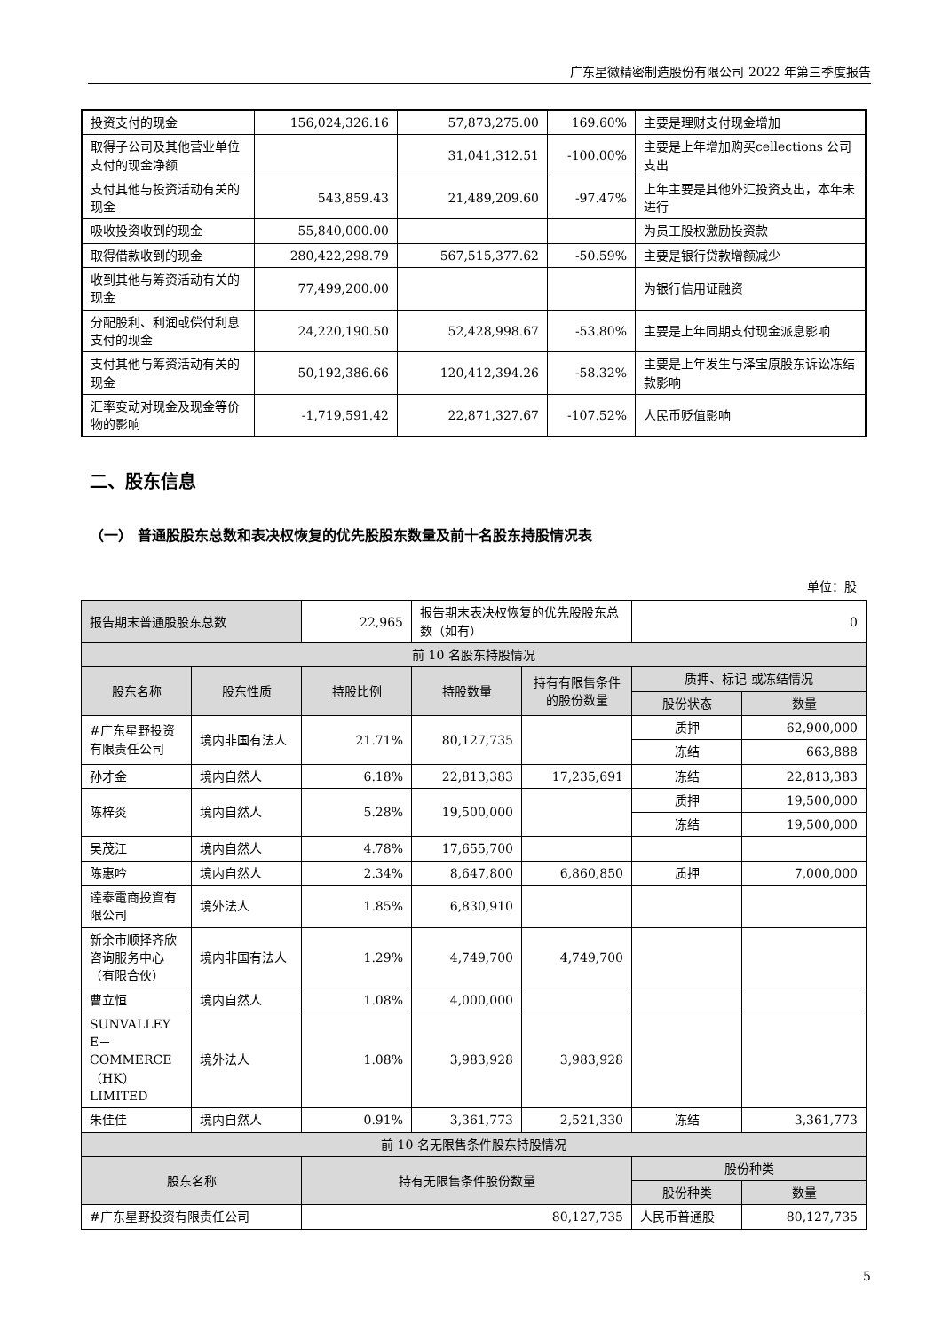广东星徽精密制造股份有限公司 2022 年第三季度报告
| 投资支付的现金 | 156,024,326.16 | 57,873,275.00 | 169.60% | 主要是理财支付现金增加 |
| 取得子公司及其他营业单位支付的现金净额 | | 31,041,312.51 | -100.00% | 主要是上年增加购买cellections 公司支出 |
| 支付其他与投资活动有关的现金 | 543,859.43 | 21,489,209.60 | -97.47% | 上年主要是其他外汇投资支出，本年未进行 |
| 吸收投资收到的现金 | 55,840,000.00 | | | 为员工股权激励投资款 |
| 取得借款收到的现金 | 280,422,298.79 | 567,515,377.62 | -50.59% | 主要是银行贷款增额减少 |
| 收到其他与筹资活动有关的现金 | 77,499,200.00 | | | 为银行信用证融资 |
| 分配股利、利润或偿付利息支付的现金 | 24,220,190.50 | 52,428,998.67 | -53.80% | 主要是上年同期支付现金派息影响 |
| 支付其他与筹资活动有关的现金 | 50,192,386.66 | 120,412,394.26 | -58.32% | 主要是上年发生与泽宝原股东诉讼冻结款影响 |
| 汇率变动对现金及现金等价物的影响 | -1,719,591.42 | 22,871,327.67 | -107.52% | 人民币贬值影响 |
二、股东信息
（一） 普通股股东总数和表决权恢复的优先股股东数量及前十名股东持股情况表
单位：股
| 报告期末普通股股东总数 | | 22,965 | 报告期末表决权恢复的优先股股东总数（如有） | | 0 | |
| 前 10 名股东持股情况 | | | | | | |
| 股东名称 | 股东性质 | 持股比例 | 持股数量 | 持有有限售条件的股份数量 | 质押、标记 或冻结情况 | |
| | | | | | 股份状态 | 数量 |
| #广东星野投资有限责任公司 | 境内非国有法人 | 21.71% | 80,127,735 | | 质押 | 62,900,000 |
| | | | | | 冻结 | 663,888 |
| 孙才金 | 境内自然人 | 6.18% | 22,813,383 | 17,235,691 | 冻结 | 22,813,383 |
| 陈梓炎 | 境内自然人 | 5.28% | 19,500,000 | | 质押 | 19,500,000 |
| | | | | | 冻结 | 19,500,000 |
| 吴茂江 | 境内自然人 | 4.78% | 17,655,700 | | | |
| 陈惠吟 | 境内自然人 | 2.34% | 8,647,800 | 6,860,850 | 质押 | 7,000,000 |
| 逹泰電商投資有限公司 | 境外法人 | 1.85% | 6,830,910 | | | |
| 新余市顺择齐欣咨询服务中心（有限合伙） | 境内非国有法人 | 1.29% | 4,749,700 | 4,749,700 | | |
| 曹立恒 | 境内自然人 | 1.08% | 4,000,000 | | | |
| SUNVALLEY E－COMMERCE（HK） LIMITED | 境外法人 | 1.08% | 3,983,928 | 3,983,928 | | |
| 朱佳佳 | 境内自然人 | 0.91% | 3,361,773 | 2,521,330 | 冻结 | 3,361,773 |
| 前 10 名无限售条件股东持股情况 | | | | | | |
| 股东名称 | | 持有无限售条件股份数量 | | | 股份种类 | |
| | | | | | 股份种类 | 数量 |
| #广东星野投资有限责任公司 | | 80,127,735 | | | 人民币普通股 | 80,127,735 |
5